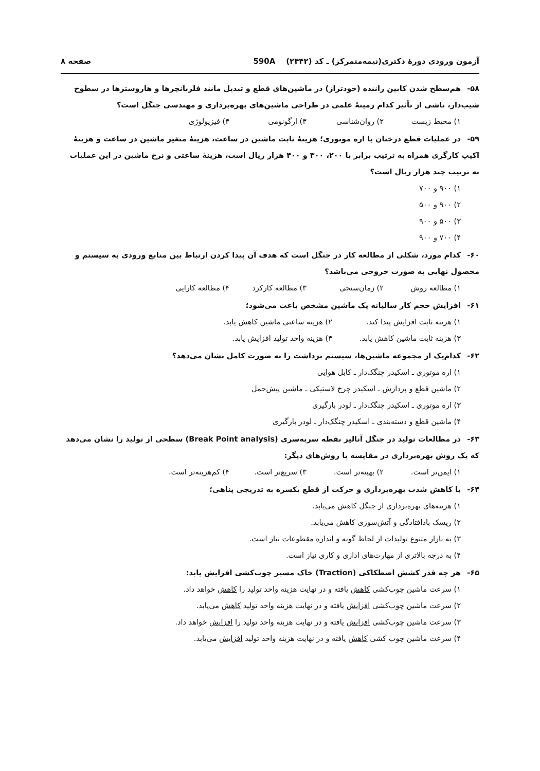آزمون ورودی دورهٔ دکتری(نیمه‌متمرکز) ـ کد (۲۴۴۲) 590A صفحه ۸
۵۸- هم‌سطح شدن کابین راننده (خودتراز) در ماشین‌های قطع و تبدیل مانند فلربانچرها و هاروسترها در سطوح شیب‌دار، ناشی از تأثیر کدام زمینهٔ علمی در طراحی ماشین‌های بهره‌برداری و مهندسی جنگل است؟
۱) محیط زیست ۲) روان‌شناسی ۳) ارگونومی ۴) فیزیولوژی
۵۹- در عملیات قطع درختان با اره موتوری؛ هزینهٔ ثابت ماشین در ساعت، هزینهٔ متغیر ماشین در ساعت و هزینهٔ اکیپ کارگری همراه به ترتیب برابر با ۲۰۰، ۳۰۰ و ۴۰۰ هزار ریال است، هزینهٔ ساعتی و نرخ ماشین در این عملیات به ترتیب چند هزار ریال است؟
۱) ۹۰۰ و ۷۰۰
۲) ۹۰۰ و ۵۰۰
۳) ۵۰۰ و ۹۰۰
۴) ۷۰۰ و ۹۰۰
۶۰- کدام مورد، شکلی از مطالعه کار در جنگل است که هدف آن پیدا کردن ارتباط بین منابع ورودی به سیستم و محصول نهایی به صورت خروجی می‌باشد؟
۱) مطالعه روش ۲) زمان‌سنجی ۳) مطالعه کارکرد ۴) مطالعه کارایی
۶۱- افزایش حجم کار سالیانه یک ماشین مشخص باعث می‌شود؛
۱) هزینه ثابت افزایش پیدا کند. ۲) هزینه ساعتی ماشین کاهش یابد. ۳) هزینه ثابت ماشین کاهش یابد. ۴) هزینه واحد تولید افزایش یابد.
۶۲- کدام‌یک از مجموعه ماشین‌ها، سیستم برداشت را به صورت کامل نشان می‌دهد؟
۱) اره موتوری ـ اسکیدر چنگک‌دار ـ کابل هوایی
۲) ماشین قطع و پردازش ـ اسکیدر چرخ لاستیکی ـ ماشین پیش‌حمل
۳) اره موتوری ـ اسکیدر چنگک‌دار ـ لودر بارگیری
۴) ماشین قطع و دسته‌بندی ـ اسکیدر چنگک‌دار ـ لودر بارگیری
۶۳- در مطالعات تولید در جنگل آنالیز نقطه سربه‌سری (Break Point analysis) سطحی از تولید را نشان می‌دهد که یک روش بهره‌برداری در مقایسه با روش‌های دیگر:
۱) ایمن‌تر است. ۲) بهینه‌تر است. ۳) سریع‌تر است. ۴) کم‌هزینه‌تر است.
۶۴- با کاهش شدت بهره‌برداری و حرکت از قطع یکسره به تدریجی پناهی؛
۱) هزینه‌های بهره‌برداری از جنگل کاهش می‌یابد.
۲) ریسک بادافتادگی و آتش‌سوزی کاهش می‌یابد.
۳) به بازار متنوع تولیدات از لحاظ گونه و اندازه مقطوعات نیاز است.
۴) به درجه بالاتری از مهارت‌های اداری و کاری نیاز است.
۶۵- هر چه قدر کشش اصطکاکی (Traction) خاک مسیر چوب‌کشی افزایش یابد:
۱) سرعت ماشین چوب‌کشی کاهش یافته و در نهایت هزینه واحد تولید را کاهش خواهد داد.
۲) سرعت ماشین چوب‌کشی افزایش یافته و در نهایت هزینه واحد تولید کاهش می‌یابد.
۳) سرعت ماشین چوب‌کشی افزایش یافته و در نهایت هزینه واحد تولید را افزایش خواهد داد.
۴) سرعت ماشین چوب کشی کاهش یافته و در نهایت هزینه واحد تولید افزایش می‌یابد.